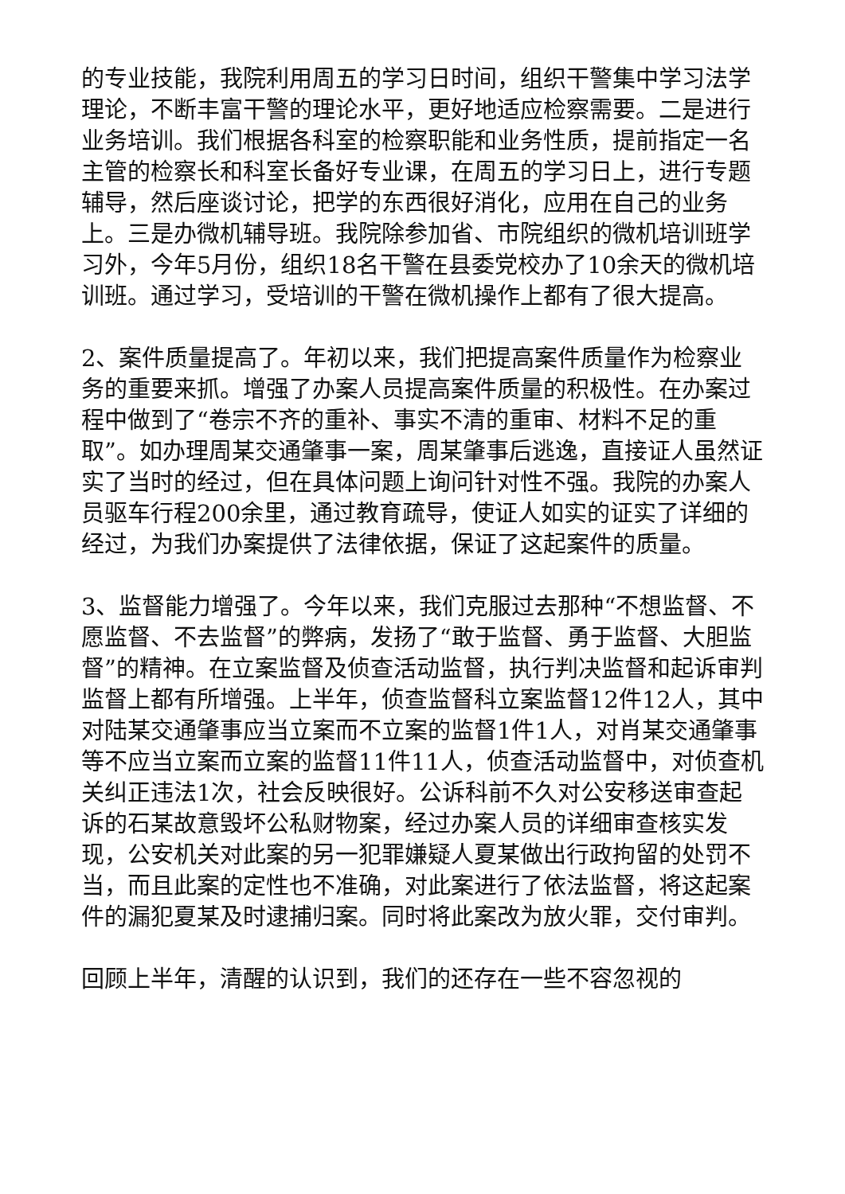的专业技能，我院利用周五的学习日时间，组织干警集中学习法学理论，不断丰富干警的理论水平，更好地适应检察需要。二是进行业务培训。我们根据各科室的检察职能和业务性质，提前指定一名主管的检察长和科室长备好专业课，在周五的学习日上，进行专题辅导，然后座谈讨论，把学的东西很好消化，应用在自己的业务上。三是办微机辅导班。我院除参加省、市院组织的微机培训班学习外，今年5月份，组织18名干警在县委党校办了10余天的微机培训班。通过学习，受培训的干警在微机操作上都有了很大提高。
2、案件质量提高了。年初以来，我们把提高案件质量作为检察业务的重要来抓。增强了办案人员提高案件质量的积极性。在办案过程中做到了“卷宗不齐的重补、事实不清的重审、材料不足的重取”。如办理周某交通肇事一案，周某肇事后逃逸，直接证人虽然证实了当时的经过，但在具体问题上询问针对性不强。我院的办案人员驱车行程200余里，通过教育疏导，使证人如实的证实了详细的经过，为我们办案提供了法律依据，保证了这起案件的质量。
3、监督能力增强了。今年以来，我们克服过去那种“不想监督、不愿监督、不去监督”的弊病，发扬了“敢于监督、勇于监督、大胆监督”的精神。在立案监督及侦查活动监督，执行判决监督和起诉审判监督上都有所增强。上半年，侦查监督科立案监督12件12人，其中对陆某交通肇事应当立案而不立案的监督1件1人，对肖某交通肇事等不应当立案而立案的监督11件11人，侦查活动监督中，对侦查机关纠正违法1次，社会反映很好。公诉科前不久对公安移送审查起诉的石某故意毁坏公私财物案，经过办案人员的详细审查核实发现，公安机关对此案的另一犯罪嫌疑人夏某做出行政拘留的处罚不当，而且此案的定性也不准确，对此案进行了依法监督，将这起案件的漏犯夏某及时逮捕归案。同时将此案改为放火罪，交付审判。
回顾上半年，清醒的认识到，我们的还存在一些不容忽视的